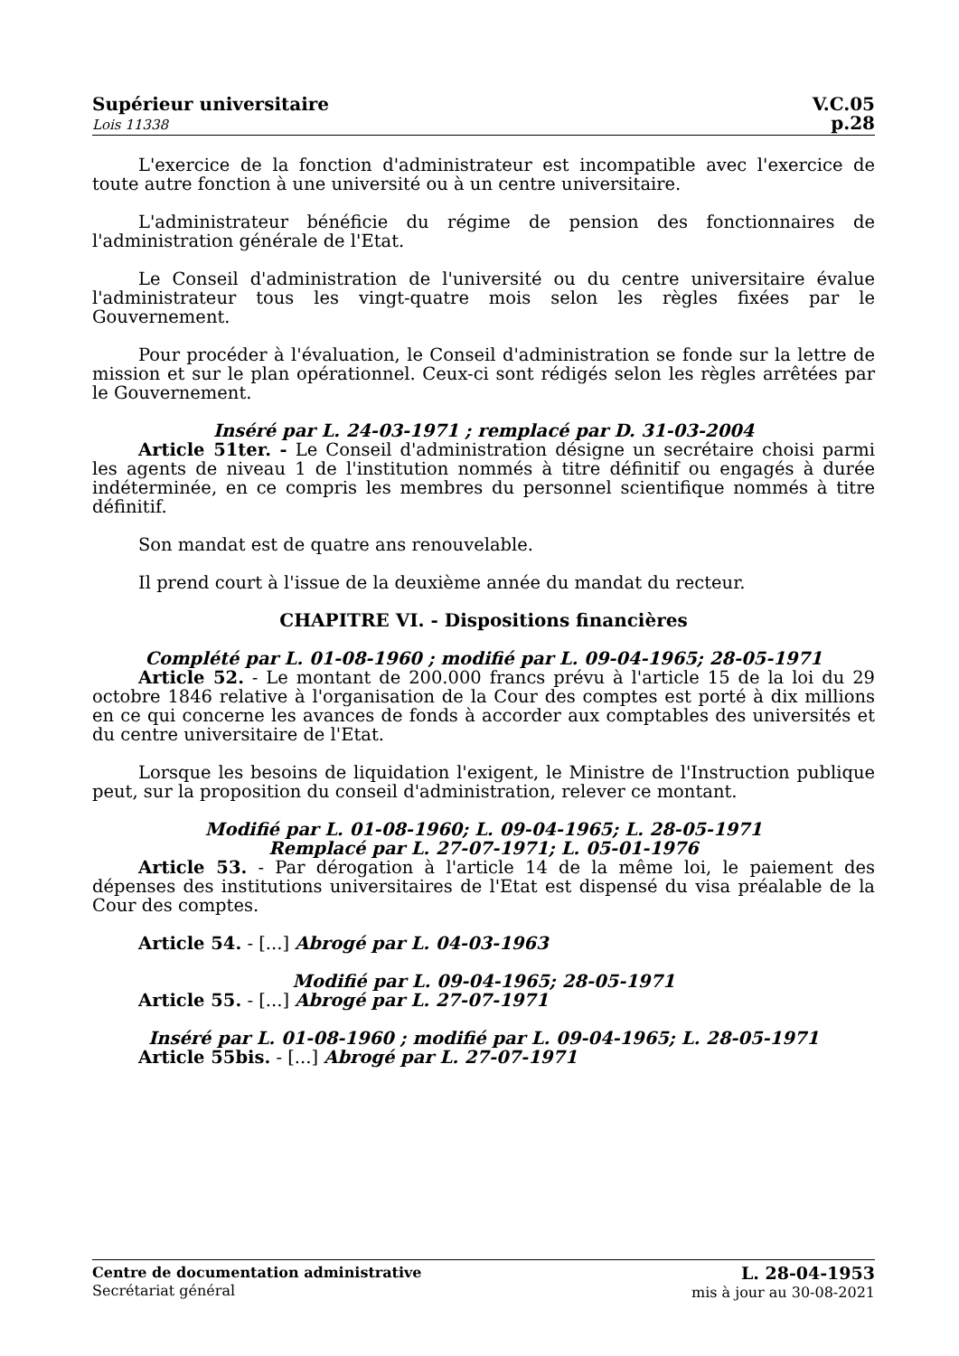Supérieur universitaire
Lois 11338
V.C.05
p.28
L'exercice de la fonction d'administrateur est incompatible avec l'exercice de toute autre fonction à une université ou à un centre universitaire.
L'administrateur bénéficie du régime de pension des fonctionnaires de l'administration générale de l'Etat.
Le Conseil d'administration de l'université ou du centre universitaire évalue l'administrateur tous les vingt-quatre mois selon les règles fixées par le Gouvernement.
Pour procéder à l'évaluation, le Conseil d'administration se fonde sur la lettre de mission et sur le plan opérationnel. Ceux-ci sont rédigés selon les règles arrêtées par le Gouvernement.
Inséré par L. 24-03-1971 ; remplacé par D. 31-03-2004
Article 51ter. - Le Conseil d'administration désigne un secrétaire choisi parmi les agents de niveau 1 de l'institution nommés à titre définitif ou engagés à durée indéterminée, en ce compris les membres du personnel scientifique nommés à titre définitif.
Son mandat est de quatre ans renouvelable.
Il prend court à l'issue de la deuxième année du mandat du recteur.
CHAPITRE VI. - Dispositions financières
Complété par L. 01-08-1960 ; modifié par L. 09-04-1965; 28-05-1971
Article 52. - Le montant de 200.000 francs prévu à l'article 15 de la loi du 29 octobre 1846 relative à l'organisation de la Cour des comptes est porté à dix millions en ce qui concerne les avances de fonds à accorder aux comptables des universités et du centre universitaire de l'Etat.
Lorsque les besoins de liquidation l'exigent, le Ministre de l'Instruction publique peut, sur la proposition du conseil d'administration, relever ce montant.
Modifié par L. 01-08-1960; L. 09-04-1965; L. 28-05-1971
Remplacé par L. 27-07-1971; L. 05-01-1976
Article 53. - Par dérogation à l'article 14 de la même loi, le paiement des dépenses des institutions universitaires de l'Etat est dispensé du visa préalable de la Cour des comptes.
Article 54. - [...] Abrogé par L. 04-03-1963
Modifié par L. 09-04-1965; 28-05-1971
Article 55. - [...] Abrogé par L. 27-07-1971
Inséré par L. 01-08-1960 ; modifié par L. 09-04-1965; L. 28-05-1971
Article 55bis. - [...] Abrogé par L. 27-07-1971
Centre de documentation administrative
Secrétariat général
L. 28-04-1953
mis à jour au 30-08-2021